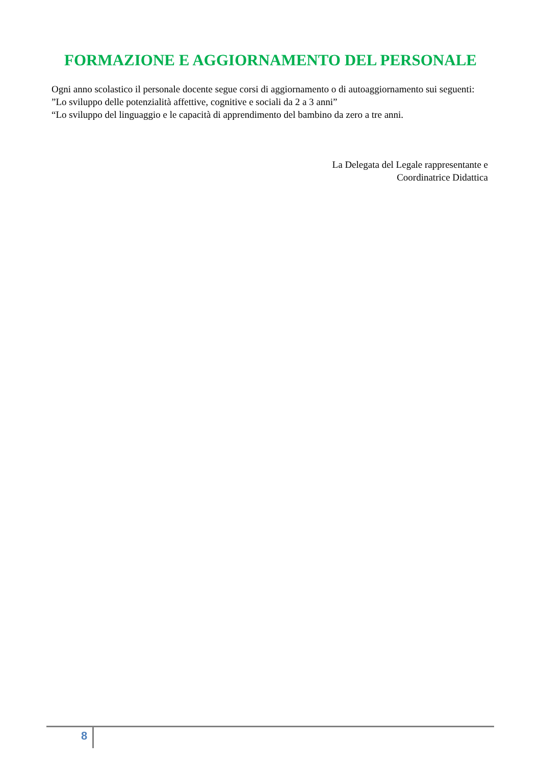FORMAZIONE E AGGIORNAMENTO DEL PERSONALE
Ogni anno scolastico il personale docente segue corsi di aggiornamento o di autoaggiornamento sui seguenti:
”Lo sviluppo delle potenzialità affettive, cognitive e sociali da 2 a 3 anni”
“Lo sviluppo del linguaggio e le capacità di apprendimento del bambino da zero a tre anni.
La Delegata del Legale rappresentante e
Coordinatrice Didattica
8